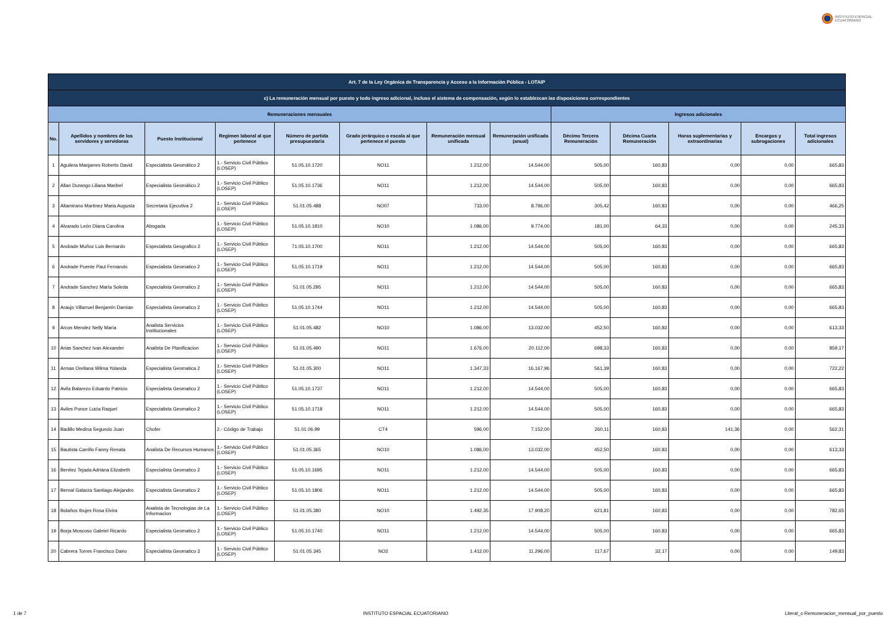INSTITUTO ESPACIAL
ECUATORIANO
| Art. 7 de la Ley Orgánica de Transparencia y Acceso a la Información Pública - LOTAIP | | | | | | | | | | | | |
| --- | --- | --- | --- | --- | --- | --- | --- | --- | --- | --- | --- | --- |
| c) La remuneración mensual por puesto y todo ingreso adicional, incluso el sistema de compensación, según lo establezcan las disposiciones correspondientes | | | | | | | | | | | | |
| Remuneraciones mensuales | | | | | | | | Ingresos adicionales | | | | |
| No. | Apellidos y nombres de los servidores y servidoras | Puesto Institucional | Regimen laboral al que pertenece | Número de partida presupuestaria | Grado jerárquico o escala al que pertenece el puesto | Remuneración mensual unificada | Remuneración unificada (anual) | Décimo Tercera Remuneración | Décima Cuarta Remuneración | Horas suplementarias y extraordinarias | Encargos y subrogaciones | Total ingresos adicionales |
| 1 | Aguilera Manjarres Roberto David | Especialista Geomático 2 | 1.- Servicio Civil Público (LOSEP) | 51.05.10.1720 | NO11 | 1.212,00 | 14.544,00 | 505,00 | 160,83 | 0,00 | 0,00 | 665,83 |
| 2 | Allan Durango Liliana Maribel | Especialista Geomático 2 | 1.- Servicio Civil Público (LOSEP) | 51.05.10.1736 | NO11 | 1.212,00 | 14.544,00 | 505,00 | 160,83 | 0,00 | 0,00 | 665,83 |
| 3 | Altamirano Martinez Maria Augusta | Secretaria Ejecutiva 2 | 1.- Servicio Civil Público (LOSEP) | 51.01.05.488 | NO07 | 733,00 | 8.796,00 | 305,42 | 160,83 | 0,00 | 0,00 | 466,25 |
| 4 | Alvarado León Diana Carolina | Abogada | 1.- Servicio Civil Público (LOSEP) | 51.05.10.1810 | NO10 | 1.086,00 | 9.774,00 | 181,00 | 64,33 | 0,00 | 0,00 | 245,33 |
| 5 | Andrade Muñoz Luis Bernardo | Especialista Geografico 2 | 1.- Servicio Civil Público (LOSEP) | 71.05.10.1700 | NO11 | 1.212,00 | 14.544,00 | 505,00 | 160,83 | 0,00 | 0,00 | 665,83 |
| 6 | Andrade Puente Paul Fernando | Especialista Geomatico 2 | 1.- Servicio Civil Público (LOSEP) | 51.05.10.1719 | NO11 | 1.212,00 | 14.544,00 | 505,00 | 160,83 | 0,00 | 0,00 | 665,83 |
| 7 | Andrade Sanchez María Soleda | Especialista Geomatico 2 | 1.- Servicio Civil Público (LOSEP) | 51.01.05.295 | NO11 | 1.212,00 | 14.544,00 | 505,00 | 160,83 | 0,00 | 0,00 | 665,83 |
| 8 | Araujo Villarruel Benjamín Damian | Especialista Geomatico 2 | 1.- Servicio Civil Público (LOSEP) | 51.05.10.1744 | NO11 | 1.212,00 | 14.544,00 | 505,00 | 160,83 | 0,00 | 0,00 | 665,83 |
| 9 | Arcos Mendez Nelly María | Analista Servicios Institucionales | 1.- Servicio Civil Público (LOSEP) | 51.01.05.482 | NO10 | 1.086,00 | 13.032,00 | 452,50 | 160,83 | 0,00 | 0,00 | 613,33 |
| 10 | Arias Sanchez Ivan Alexander | Analista De Planificacion | 1.- Servicio Civil Público (LOSEP) | 51.01.05.490 | NO11 | 1.676,00 | 20.112,00 | 698,33 | 160,83 | 0,00 | 0,00 | 859,17 |
| 11 | Armas Orellana Wilma Yolanda | Especialista Geomatica 2 | 1.- Servicio Civil Público (LOSEP) | 51.01.05.300 | NO11 | 1.347,33 | 16.167,96 | 561,39 | 160,83 | 0,00 | 0,00 | 722,22 |
| 12 | Avila Balarezo Eduardo Patricio | Especialista Geomatico 2 | 1.- Servicio Civil Público (LOSEP) | 51.05.10.1737 | NO11 | 1.212,00 | 14.544,00 | 505,00 | 160,83 | 0,00 | 0,00 | 665,83 |
| 13 | Aviles Ponce Lucia Raquel | Especialista Geomatico 2 | 1.- Servicio Civil Público (LOSEP) | 51.05.10.1718 | NO11 | 1.212,00 | 14.544,00 | 505,00 | 160,83 | 0,00 | 0,00 | 665,83 |
| 14 | Badillo Medina Segundo Juan | Chofer | 2.- Código de Trabajo | 51.01.06.99 | CT4 | 596,00 | 7.152,00 | 260,11 | 160,83 | 141,36 | 0,00 | 562,31 |
| 15 | Bautista Carrillo Fanny Renata | Analista De Recursos Humanos | 1.- Servicio Civil Público (LOSEP) | 51.01.05.365 | NO10 | 1.086,00 | 13.032,00 | 452,50 | 160,83 | 0,00 | 0,00 | 613,33 |
| 16 | Benitez Tejada Adriana Elizabeth | Especialista Geomatico 2 | 1.- Servicio Civil Público (LOSEP) | 51.05.10.1695 | NO11 | 1.212,00 | 14.544,00 | 505,00 | 160,83 | 0,00 | 0,00 | 665,83 |
| 17 | Bernal Galarza Santiago Alejandro | Especialista Geomatico 2 | 1.- Servicio Civil Público (LOSEP) | 51.05.10.1806 | NO11 | 1.212,00 | 14.544,00 | 505,00 | 160,83 | 0,00 | 0,00 | 665,83 |
| 18 | Bolaños Ibujes Rosa Elvira | Analista de Tecnologias de La Informacion | 1.- Servicio Civil Público (LOSEP) | 51.01.05.380 | NO10 | 1.492,35 | 17.908,20 | 621,81 | 160,83 | 0,00 | 0,00 | 782,65 |
| 19 | Borja Moscoso Gabriel Ricardo | Especialista Geomatico 2 | 1.- Servicio Civil Público (LOSEP) | 51.05.10.1740 | NO11 | 1.212,00 | 14.544,00 | 505,00 | 160,83 | 0,00 | 0,00 | 665,83 |
| 20 | Cabrera Torres Francisco Dario | Especialista Geomatico 3 | 1.- Servicio Civil Público (LOSEP) | 51.01.05.345 | NO2 | 1.412,00 | 11.296,00 | 117,67 | 32,17 | 0,00 | 0,00 | 149,83 |
1 de 7 INSTITUTO ESPACIAL ECUATORIANO Literal_c-Remuneracion_mensual_por_puesto